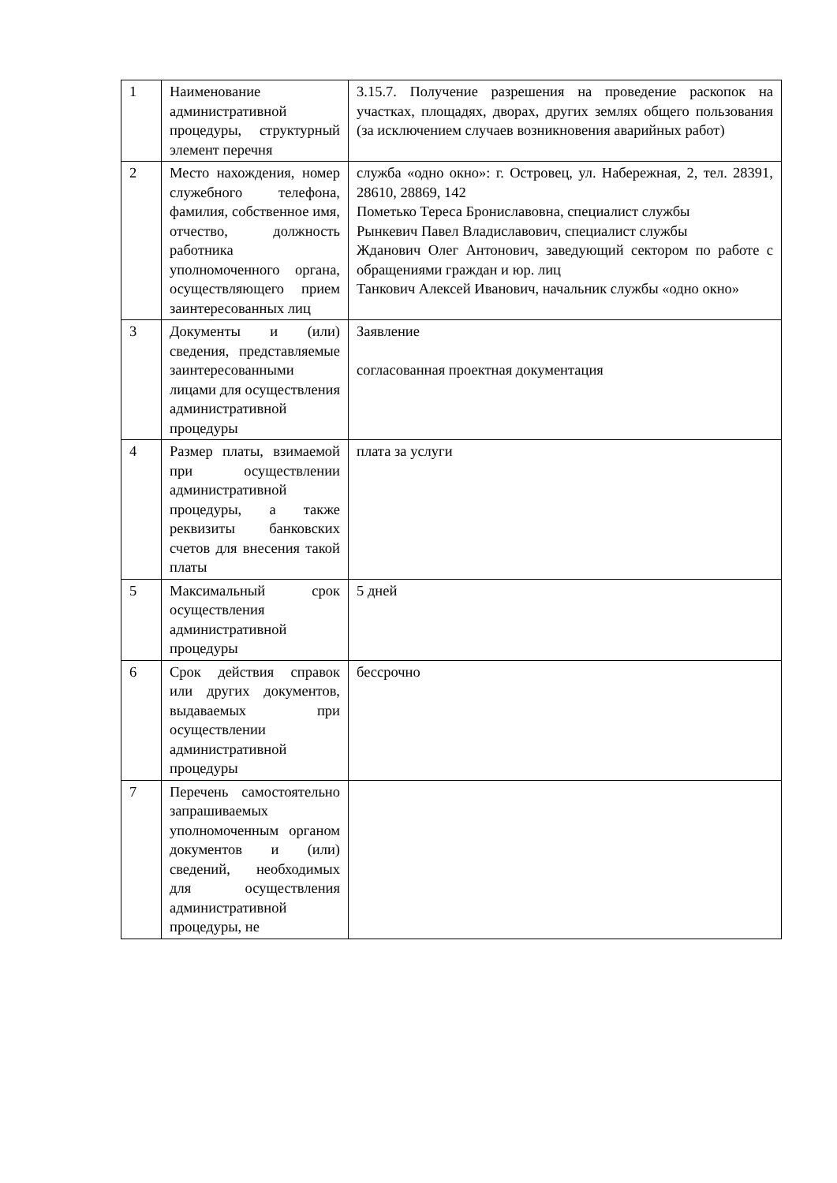| 1 | Наименование административной процедуры, структурный элемент перечня | 3.15.7. Получение разрешения на проведение раскопок на участках, площадях, дворах, других землях общего пользования (за исключением случаев возникновения аварийных работ) |
| 2 | Место нахождения, номер служебного телефона, фамилия, собственное имя, отчество, должность работника уполномоченного органа, осуществляющего прием заинтересованных лиц | служба «одно окно»: г. Островец, ул. Набережная, 2, тел. 28391, 28610, 28869, 142 Пометько Тереса Брониславовна, специалист службы Рынкевич Павел Владиславович, специалист службы Жданович Олег Антонович, заведующий сектором по работе с обращениями граждан и юр. лиц Танкович Алексей Иванович, начальник службы «одно окно» |
| 3 | Документы и (или) сведения, представляемые заинтересованными лицами для осуществления административной процедуры | Заявление согласованная проектная документация |
| 4 | Размер платы, взимаемой при осуществлении административной процедуры, а также реквизиты банковских счетов для внесения такой платы | плата за услуги |
| 5 | Максимальный срок осуществления административной процедуры | 5 дней |
| 6 | Срок действия справок или других документов, выдаваемых при осуществлении административной процедуры | бессрочно |
| 7 | Перечень самостоятельно запрашиваемых уполномоченным органом документов и (или) сведений, необходимых для осуществления административной процедуры, не | |